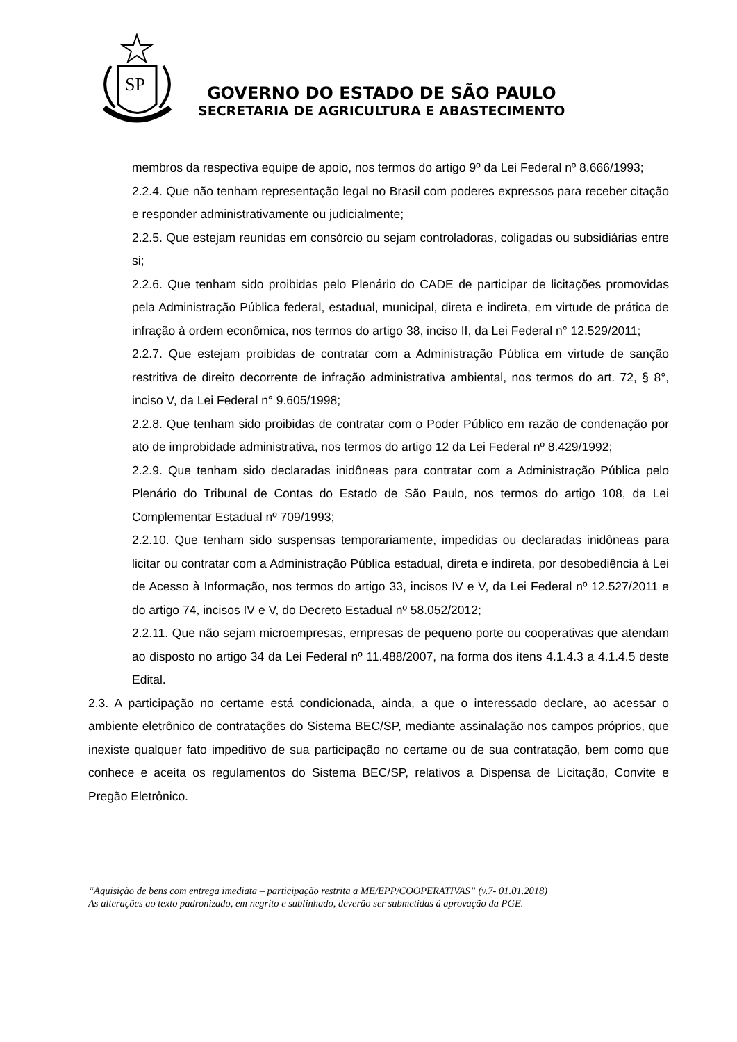SP
GOVERNO DO ESTADO DE SÃO PAULO
SECRETARIA DE AGRICULTURA E ABASTECIMENTO
membros da respectiva equipe de apoio, nos termos do artigo 9º da Lei Federal nº 8.666/1993;
2.2.4. Que não tenham representação legal no Brasil com poderes expressos para receber citação e responder administrativamente ou judicialmente;
2.2.5. Que estejam reunidas em consórcio ou sejam controladoras, coligadas ou subsidiárias entre si;
2.2.6. Que tenham sido proibidas pelo Plenário do CADE de participar de licitações promovidas pela Administração Pública federal, estadual, municipal, direta e indireta, em virtude de prática de infração à ordem econômica, nos termos do artigo 38, inciso II, da Lei Federal n° 12.529/2011;
2.2.7. Que estejam proibidas de contratar com a Administração Pública em virtude de sanção restritiva de direito decorrente de infração administrativa ambiental, nos termos do art. 72, § 8°, inciso V, da Lei Federal n° 9.605/1998;
2.2.8. Que tenham sido proibidas de contratar com o Poder Público em razão de condenação por ato de improbidade administrativa, nos termos do artigo 12 da Lei Federal nº 8.429/1992;
2.2.9. Que tenham sido declaradas inidôneas para contratar com a Administração Pública pelo Plenário do Tribunal de Contas do Estado de São Paulo, nos termos do artigo 108, da Lei Complementar Estadual nº 709/1993;
2.2.10. Que tenham sido suspensas temporariamente, impedidas ou declaradas inidôneas para licitar ou contratar com a Administração Pública estadual, direta e indireta, por desobediência à Lei de Acesso à Informação, nos termos do artigo 33, incisos IV e V, da Lei Federal nº 12.527/2011 e do artigo 74, incisos IV e V, do Decreto Estadual nº 58.052/2012;
2.2.11. Que não sejam microempresas, empresas de pequeno porte ou cooperativas que atendam ao disposto no artigo 34 da Lei Federal nº 11.488/2007, na forma dos itens 4.1.4.3 a 4.1.4.5 deste Edital.
2.3. A participação no certame está condicionada, ainda, a que o interessado declare, ao acessar o ambiente eletrônico de contratações do Sistema BEC/SP, mediante assinalação nos campos próprios, que inexiste qualquer fato impeditivo de sua participação no certame ou de sua contratação, bem como que conhece e aceita os regulamentos do Sistema BEC/SP, relativos a Dispensa de Licitação, Convite e Pregão Eletrônico.
“Aquisição de bens com entrega imediata – participação restrita a ME/EPP/COOPERATIVAS” (v.7- 01.01.2018)
As alterações ao texto padronizado, em negrito e sublinhado, deverão ser submetidas à aprovação da PGE.